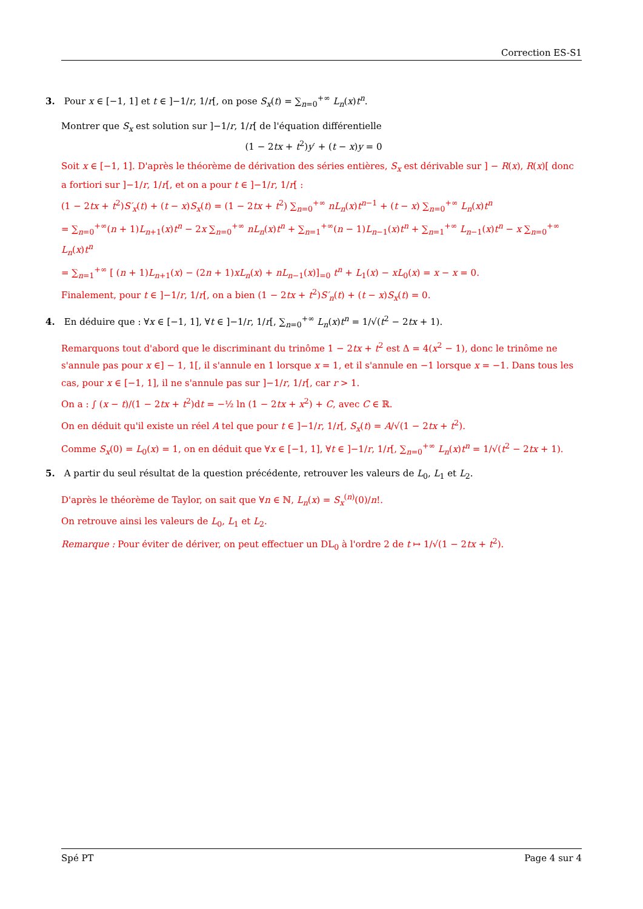Correction ES-S1
3. Pour x ∈ [−1, 1] et t ∈ ]−1/r, 1/r[, on pose S<sub>x</sub>(t) = ∑<sub>n=0</sub><sup>+∞</sup> L<sub>n</sub>(x)t<sup>n</sup>.
Montrer que S<sub>x</sub> est solution sur ]−1/r, 1/r[ de l'équation différentielle
(1 − 2tx + t<sup>2</sup>)y′ + (t − x)y = 0
Soit x ∈ [−1, 1]. D'après le théorème de dérivation des séries entières, S<sub>x</sub> est dérivable sur ] − R(x), R(x)[ donc a fortiori sur ]−1/r, 1/r[, et on a pour t ∈ ]−1/r, 1/r[ :
(1 − 2tx + t<sup>2</sup>)S′<sub>x</sub>(t) + (t − x)S<sub>x</sub>(t) = (1 − 2tx + t<sup>2</sup>) ∑<sub>n=0</sub><sup>+∞</sup> nL<sub>n</sub>(x)t<sup>n−1</sup> + (t − x) ∑<sub>n=0</sub><sup>+∞</sup> L<sub>n</sub>(x)t<sup>n</sup>
= ∑<sub>n=0</sub><sup>+∞</sup>(n + 1)L<sub>n+1</sub>(x)t<sup>n</sup> − 2x ∑<sub>n=0</sub><sup>+∞</sup> nL<sub>n</sub>(x)t<sup>n</sup> + ∑<sub>n=1</sub><sup>+∞</sup>(n − 1)L<sub>n−1</sub>(x)t<sup>n</sup> + ∑<sub>n=1</sub><sup>+∞</sup> L<sub>n−1</sub>(x)t<sup>n</sup> − x ∑<sub>n=0</sub><sup>+∞</sup> L<sub>n</sub>(x)t<sup>n</sup>
= ∑<sub>n=1</sub><sup>+∞</sup> [ (n + 1)L<sub>n+1</sub>(x) − (2n + 1)xL<sub>n</sub>(x) + nL<sub>n−1</sub>(x)]<sub>=0</sub> t<sup>n</sup> + L<sub>1</sub>(x) − xL<sub>0</sub>(x) = x − x = 0.
Finalement, pour t ∈ ]−1/r, 1/r[, on a bien (1 − 2tx + t<sup>2</sup>)S′<sub>n</sub>(t) + (t − x)S<sub>x</sub>(t) = 0.
4. En déduire que : ∀x ∈ [−1, 1], ∀t ∈ ]−1/r, 1/r[, ∑<sub>n=0</sub><sup>+∞</sup> L<sub>n</sub>(x)t<sup>n</sup> = 1/√(t<sup>2</sup> − 2tx + 1).
Remarquons tout d'abord que le discriminant du trinôme 1 − 2tx + t<sup>2</sup> est Δ = 4(x<sup>2</sup> − 1), donc le trinôme ne s'annule pas pour x ∈] − 1, 1[, il s'annule en 1 lorsque x = 1, et il s'annule en −1 lorsque x = −1. Dans tous les cas, pour x ∈ [−1, 1], il ne s'annule pas sur ]−1/r, 1/r[, car r > 1.
On a : ∫ (x − t)/(1 − 2tx + t<sup>2</sup>)dt = −½ ln (1 − 2tx + x<sup>2</sup>) + C, avec C ∈ ℝ.
On en déduit qu'il existe un réel A tel que pour t ∈ ]−1/r, 1/r[, S<sub>x</sub>(t) = A/√(1 − 2tx + t<sup>2</sup>).
Comme S<sub>x</sub>(0) = L<sub>0</sub>(x) = 1, on en déduit que ∀x ∈ [−1, 1], ∀t ∈ ]−1/r, 1/r[, ∑<sub>n=0</sub><sup>+∞</sup> L<sub>n</sub>(x)t<sup>n</sup> = 1/√(t<sup>2</sup> − 2tx + 1).
5. A partir du seul résultat de la question précédente, retrouver les valeurs de L<sub>0</sub>, L<sub>1</sub> et L<sub>2</sub>.
D'après le théorème de Taylor, on sait que ∀n ∈ ℕ, L<sub>n</sub>(x) = S<sub>x</sub><sup>(n)</sup>(0)/n!.
On retrouve ainsi les valeurs de L<sub>0</sub>, L<sub>1</sub> et L<sub>2</sub>.
Remarque : Pour éviter de dériver, on peut effectuer un DL<sub>0</sub> à l'ordre 2 de t ↦ 1/√(1 − 2tx + t<sup>2</sup>).
Spé PT Page 4 sur 4